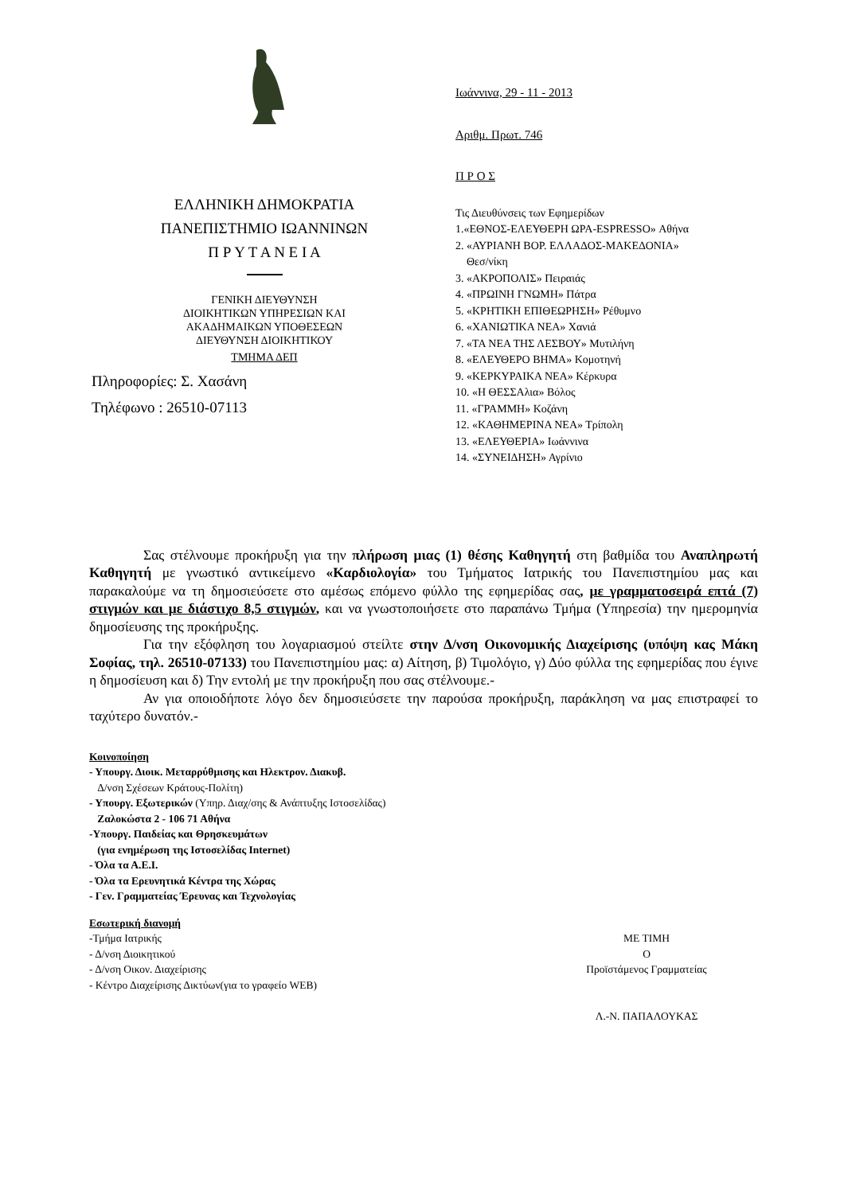ΕΛΛΗΝΙΚΗ ΔΗΜΟΚΡΑΤΙΑ
ΠΑΝΕΠΙΣΤΗΜΙΟ ΙΩΑΝΝΙΝΩΝ
Π Ρ Υ Τ Α Ν Ε Ι Α
ΓΕΝΙΚΗ ΔΙΕΥΘΥΝΣΗ
ΔΙΟΙΚΗΤΙΚΩΝ ΥΠΗΡΕΣΙΩΝ ΚΑΙ
ΑΚΑΔΗΜΑΙΚΩΝ ΥΠΟΘΕΣΕΩΝ
ΔΙΕΥΘΥΝΣΗ ΔΙΟΙΚΗΤΙΚΟΥ
ΤΜΗΜΑ ΔΕΠ
Πληροφορίες: Σ. Χασάνη
Τηλέφωνο : 26510-07113
Ιωάννινα, 29 - 11 - 2013
Αριθμ. Πρωτ. 746
Π Ρ Ο Σ
Τις Διευθύνσεις των Εφημερίδων
1.«ΕΘΝΟΣ-ΕΛΕΥΘΕΡΗ ΩΡΑ-ESPRESSO» Αθήνα
2. «ΑΥΡΙΑΝΗ ΒΟΡ. ΕΛΛΑΔΟΣ-ΜΑΚΕΔΟΝΙΑ»
Θεσ/νίκη
3. «ΑΚΡΟΠΟΛΙΣ» Πειραιάς
4. «ΠΡΩΙΝΗ ΓΝΩΜΗ» Πάτρα
5. «ΚΡΗΤΙΚΗ ΕΠΙΘΕΩΡΗΣΗ» Ρέθυμνο
6. «ΧΑΝΙΩΤΙΚΑ ΝΕΑ» Χανιά
7. «ΤΑ ΝΕΑ ΤΗΣ ΛΕΣΒΟΥ» Μυτιλήνη
8. «ΕΛΕΥΘΕΡΟ ΒΗΜΑ» Κομοτηνή
9. «ΚΕΡΚΥΡΑΙΚΑ ΝΕΑ» Κέρκυρα
10. «Η ΘΕΣΣΑλια» Βόλος
11. «ΓΡΑΜΜΗ» Κοζάνη
12. «ΚΑΘΗΜΕΡΙΝΑ ΝΕΑ» Τρίπολη
13. «ΕΛΕΥΘΕΡΙΑ» Ιωάννινα
14. «ΣΥΝΕΙΔΗΣΗ» Αγρίνιο
Σας στέλνουμε προκήρυξη για την πλήρωση μιας (1) θέσης Καθηγητή στη βαθμίδα του Αναπληρωτή Καθηγητή με γνωστικό αντικείμενο «Καρδιολογία» του Τμήματος Ιατρικής του Πανεπιστημίου μας και παρακαλούμε να τη δημοσιεύσετε στο αμέσως επόμενο φύλλο της εφημερίδας σας, με γραμματοσειρά επτά (7) στιγμών και με διάστιχο 8,5 στιγμών, και να γνωστοποιήσετε στο παραπάνω Τμήμα (Υπηρεσία) την ημερομηνία δημοσίευσης της προκήρυξης.
Για την εξόφληση του λογαριασμού στείλτε στην Δ/νση Οικονομικής Διαχείρισης (υπόψη κας Μάκη Σοφίας, τηλ. 26510-07133) του Πανεπιστημίου μας: α) Αίτηση, β) Τιμολόγιο, γ) Δύο φύλλα της εφημερίδας που έγινε η δημοσίευση και δ) Την εντολή με την προκήρυξη που σας στέλνουμε.-
Αν για οποιοδήποτε λόγο δεν δημοσιεύσετε την παρούσα προκήρυξη, παράκληση να μας επιστραφεί το ταχύτερο δυνατόν.-
Κοινοποίηση
- Υπουργ. Διοικ. Μεταρρύθμισης και Ηλεκτρον. Διακυβ.
Δ/νση Σχέσεων Κράτους-Πολίτη)
- Υπουργ. Εξωτερικών (Υπηρ. Διαχ/σης & Ανάπτυξης Ιστοσελίδας)
Ζαλοκώστα 2 - 106 71 Αθήνα
-Υπουργ. Παιδείας και Θρησκευμάτων
(για ενημέρωση της Ιστοσελίδας Internet)
- Όλα τα Α.Ε.Ι.
- Όλα τα Ερευνητικά Κέντρα της Χώρας
- Γεν. Γραμματείας Έρευνας και Τεχνολογίας
Εσωτερική διανομή
-Τμήμα Ιατρικής
- Δ/νση Διοικητικού
- Δ/νση Οικον. Διαχείρισης
- Κέντρο Διαχείρισης Δικτύων(για το γραφείο WEB)
ΜΕ ΤΙΜΗ
Ο
Προϊστάμενος Γραμματείας
Λ.-Ν. ΠΑΠΑΛΟΥΚΑΣ